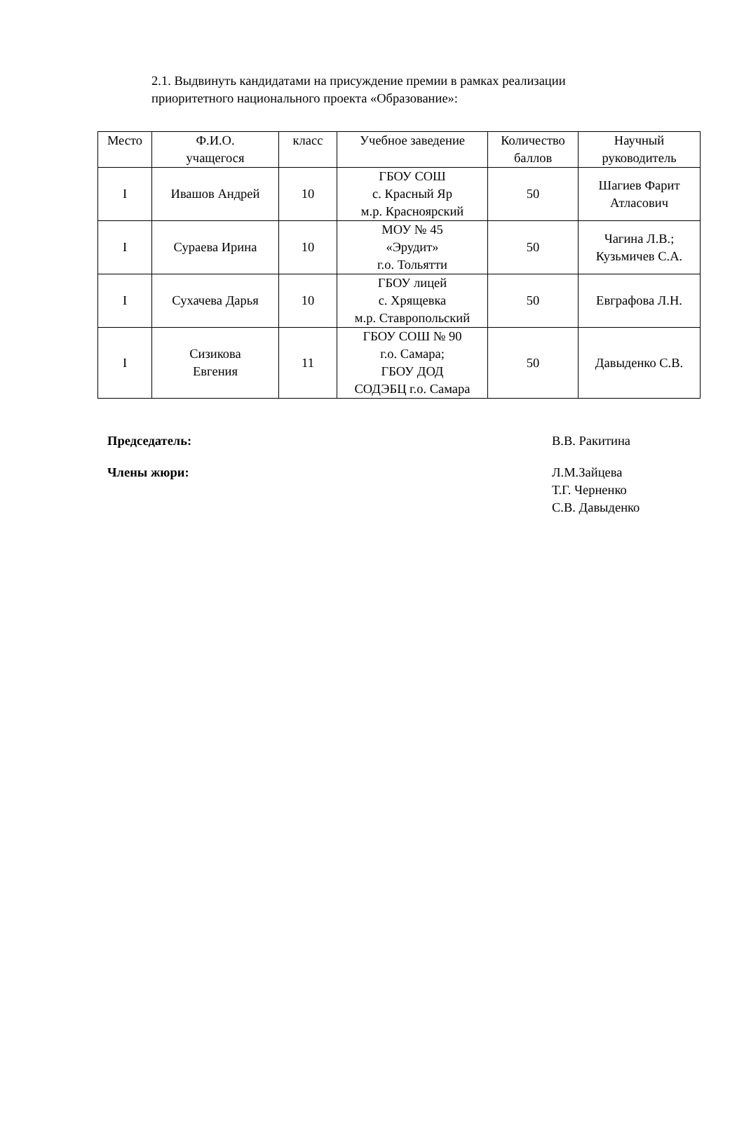2.1. Выдвинуть кандидатами на присуждение премии в рамках реализации приоритетного национального проекта «Образование»:
| Место | Ф.И.О. учащегося | класс | Учебное заведение | Количество баллов | Научный руководитель |
| --- | --- | --- | --- | --- | --- |
| I | Ивашов Андрей | 10 | ГБОУ СОШ с. Красный Яр м.р. Красноярский | 50 | Шагиев Фарит Атласович |
| I | Сураева Ирина | 10 | МОУ № 45 «Эрудит» г.о. Тольятти | 50 | Чагина Л.В.; Кузьмичев С.А. |
| I | Сухачева Дарья | 10 | ГБОУ лицей с. Хрящевка м.р. Ставропольский | 50 | Евграфова Л.Н. |
| I | Сизикова Евгения | 11 | ГБОУ СОШ № 90 г.о. Самара; ГБОУ ДОД СОДЭБЦ г.о. Самара | 50 | Давыденко С.В. |
Председатель: В.В. Ракитина
Члены жюри: Л.М.Зайцева
Т.Г. Черненко
С.В. Давыденко